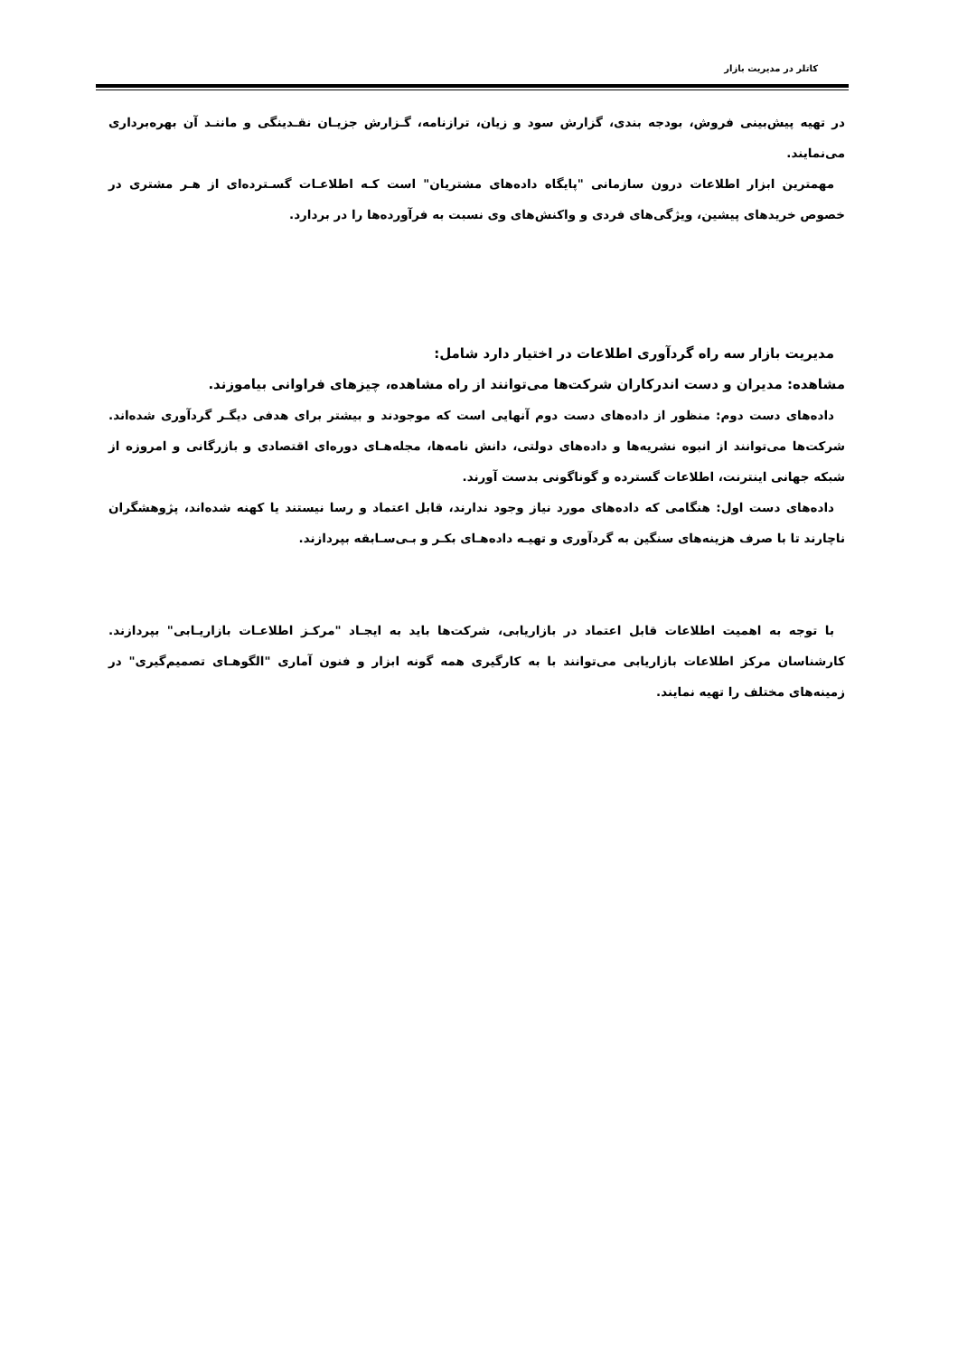کاتلر در مدیریت بازار
در تهیه پیش‌بینی فروش، بودجه بندی، گزارش سود و زیان، ترازنامه، گـزارش جزیـان نقـدینگی و ماننـد آن بهره‌برداری می‌نمایند.
مهمترین ابزار اطلاعات درون سازمانی "پایگاه داده‌های مشتریان" است کـه اطلاعـات گسـترده‌ای از هـر مشتری در خصوص خریدهای پیشین، ویژگی‌های فردی و واکنش‌های وی نسبت به فرآورده‌ها را در بردارد.
مدیریت بازار سه راه گردآوری اطلاعات در اختیار دارد شامل:
مشاهده: مدیران و دست اندرکاران شرکت‌ها می‌توانند از راه مشاهده، چیزهای فراوانی بیاموزند.
داده‌های دست دوم: منظور از داده‌های دست دوم آنهایی است که موجودند و بیشتر برای هدفی دیگـر گردآوری شده‌اند. شرکت‌ها می‌توانند از انبوه نشریه‌ها و داده‌های دولتی، دانش نامه‌ها، مجله‌هـای دوره‌ای اقتصادی و بازرگانی و امروزه از شبکه جهانی اینترنت، اطلاعات گسترده و گوناگونی بدست آورند.
داده‌های دست اول: هنگامی که داده‌های مورد نیاز وجود ندارند، قابل اعتماد و رسا نیستند یا کهنه شده‌اند، پژوهشگران ناچارند تا با صرف هزینه‌های سنگین به گردآوری و تهیـه داده‌هـای بکـر و بـی‌سـابقه بپردازند.
با توجه به اهمیت اطلاعات قابل اعتماد در بازاریابی، شرکت‌ها باید به ایجـاد "مرکـز اطلاعـات بازاریـابی" بپردازند. کارشناسان مرکز اطلاعات بازاریابی می‌توانند با به کارگیری همه گونه ابزار و فنون آماری "الگوهـای تصمیم‌گیری" در زمینه‌های مختلف را تهیه نمایند.